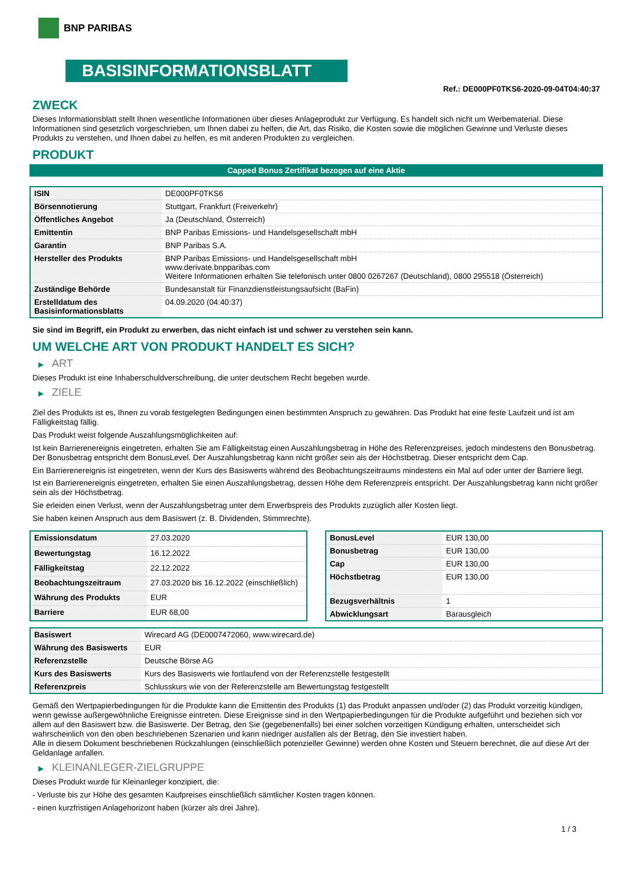BNP PARIBAS
BASISINFORMATIONSBLATT
Ref.: DE000PF0TKS6-2020-09-04T04:40:37
ZWECK
Dieses Informationsblatt stellt Ihnen wesentliche Informationen über dieses Anlageprodukt zur Verfügung. Es handelt sich nicht um Werbematerial. Diese Informationen sind gesetzlich vorgeschrieben, um Ihnen dabei zu helfen, die Art, das Risiko, die Kosten sowie die möglichen Gewinne und Verluste dieses Produkts zu verstehen, und Ihnen dabei zu helfen, es mit anderen Produkten zu vergleichen.
PRODUKT
Capped Bonus Zertifikat bezogen auf eine Aktie
| ISIN | DE000PF0TKS6 |
| Börsennotierung | Stuttgart, Frankfurt (Freiverkehr) |
| Öffentliches Angebot | Ja (Deutschland, Österreich) |
| Emittentin | BNP Paribas Emissions- und Handelsgesellschaft mbH |
| Garantin | BNP Paribas S.A. |
| Hersteller des Produkts | BNP Paribas Emissions- und Handelsgesellschaft mbH www.derivate.bnpparibas.com Weitere Informationen erhalten Sie telefonisch unter 0800 0267267 (Deutschland), 0800 295518 (Österreich) |
| Zuständige Behörde | Bundesanstalt für Finanzdienstleistungsaufsicht (BaFin) |
| Erstelldatum des Basisinformationsblatts | 04.09.2020 (04:40:37) |
Sie sind im Begriff, ein Produkt zu erwerben, das nicht einfach ist und schwer zu verstehen sein kann.
UM WELCHE ART VON PRODUKT HANDELT ES SICH?
▶ ART
Dieses Produkt ist eine Inhaberschuldverschreibung, die unter deutschem Recht begeben wurde.
▶ ZIELE
Ziel des Produkts ist es, Ihnen zu vorab festgelegten Bedingungen einen bestimmten Anspruch zu gewähren. Das Produkt hat eine feste Laufzeit und ist am Fälligkeitstag fällig.
Das Produkt weist folgende Auszahlungsmöglichkeiten auf:
Ist kein Barrierenereignis eingetreten, erhalten Sie am Fälligkeitstag einen Auszahlungsbetrag in Höhe des Referenzpreises, jedoch mindestens den Bonusbetrag. Der Bonusbetrag entspricht dem BonusLevel. Der Auszahlungsbetrag kann nicht größer sein als der Höchstbetrag. Dieser entspricht dem Cap.
Ein Barrierenereignis ist eingetreten, wenn der Kurs des Basiswerts während des Beobachtungszeitraums mindestens ein Mal auf oder unter der Barriere liegt.
Ist ein Barrierenereignis eingetreten, erhalten Sie einen Auszahlungsbetrag, dessen Höhe dem Referenzpreis entspricht. Der Auszahlungsbetrag kann nicht größer sein als der Höchstbetrag.
Sie erleiden einen Verlust, wenn der Auszahlungsbetrag unter dem Erwerbspreis des Produkts zuzüglich aller Kosten liegt.
Sie haben keinen Anspruch aus dem Basiswert (z. B. Dividenden, Stimmrechte).
| Emissionsdatum | 27.03.2020 |
| Bewertungstag | 16.12.2022 |
| Fälligkeitstag | 22.12.2022 |
| Beobachtungszeitraum | 27.03.2020 bis 16.12.2022 (einschließlich) |
| Währung des Produkts | EUR |
| Barriere | EUR 68,00 |
| BonusLevel | EUR 130,00 |
| Bonusbetrag | EUR 130,00 |
| Cap | EUR 130,00 |
| Höchstbetrag | EUR 130,00 |
| Bezugsverhältnis | 1 |
| Abwicklungsart | Barausgleich |
| Basiswert | Wirecard AG (DE0007472060, www.wirecard.de) |
| Währung des Basiswerts | EUR |
| Referenzstelle | Deutsche Börse AG |
| Kurs des Basiswerts | Kurs des Basiswerts wie fortlaufend von der Referenzstelle festgestellt |
| Referenzpreis | Schlusskurs wie von der Referenzstelle am Bewertungstag festgestellt |
Gemäß den Wertpapierbedingungen für die Produkte kann die Emittentin des Produkts (1) das Produkt anpassen und/oder (2) das Produkt vorzeitig kündigen, wenn gewisse außergewöhnliche Ereignisse eintreten. Diese Ereignisse sind in den Wertpapierbedingungen für die Produkte aufgeführt und beziehen sich vor allem auf den Basiswert bzw. die Basiswerte. Der Betrag, den Sie (gegebenenfalls) bei einer solchen vorzeitigen Kündigung erhalten, unterscheidet sich wahrscheinlich von den oben beschriebenen Szenarien und kann niedriger ausfallen als der Betrag, den Sie investiert haben.
Alle in diesem Dokument beschriebenen Rückzahlungen (einschließlich potenzieller Gewinne) werden ohne Kosten und Steuern berechnet, die auf diese Art der Geldanlage anfallen.
▶ KLEINANLEGER-ZIELGRUPPE
Dieses Produkt wurde für Kleinanleger konzipiert, die:
- Verluste bis zur Höhe des gesamten Kaufpreises einschließlich sämtlicher Kosten tragen können.
- einen kurzfristigen Anlagehorizont haben (kürzer als drei Jahre).
1 / 3